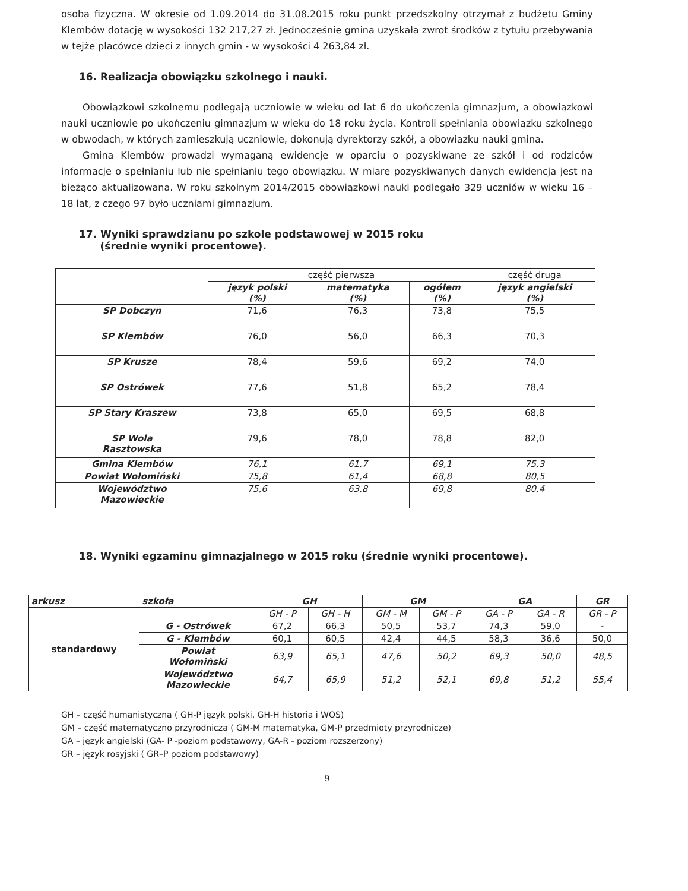osoba fizyczna. W okresie od 1.09.2014 do 31.08.2015 roku punkt przedszkolny otrzymał z budżetu Gminy Klembów dotację w wysokości 132 217,27 zł. Jednocześnie gmina uzyskała zwrot środków z tytułu przebywania w tejże placówce dzieci z innych gmin - w wysokości 4 263,84 zł.
16. Realizacja obowiązku szkolnego i nauki.
Obowiązkowi szkolnemu podlegają uczniowie w wieku od lat 6 do ukończenia gimnazjum, a obowiązkowi nauki uczniowie po ukończeniu gimnazjum w wieku do 18 roku życia. Kontroli spełniania obowiązku szkolnego w obwodach, w których zamieszkują uczniowie, dokonują dyrektorzy szkół, a obowiązku nauki gmina.
Gmina Klembów prowadzi wymaganą ewidencję w oparciu o pozyskiwane ze szkół i od rodziców informacje o spełnianiu lub nie spełnianiu tego obowiązku. W miarę pozyskiwanych danych ewidencja jest na bieżąco aktualizowana. W roku szkolnym 2014/2015 obowiązkowi nauki podlegało 329 uczniów w wieku 16 – 18 lat, z czego 97 było uczniami gimnazjum.
17. Wyniki sprawdzianu po szkole podstawowej w 2015 roku
(średnie wyniki procentowe).
| | część pierwsza | | | część druga |
| | język polski (%) | matematyka (%) | ogółem (%) | język angielski (%) |
| SP Dobczyn | 71,6 | 76,3 | 73,8 | 75,5 |
| SP Klembów | 76,0 | 56,0 | 66,3 | 70,3 |
| SP Krusze | 78,4 | 59,6 | 69,2 | 74,0 |
| SP Ostrówek | 77,6 | 51,8 | 65,2 | 78,4 |
| SP Stary Kraszew | 73,8 | 65,0 | 69,5 | 68,8 |
| SP Wola Rasztowska | 79,6 | 78,0 | 78,8 | 82,0 |
| Gmina Klembów | 76,1 | 61,7 | 69,1 | 75,3 |
| Powiat Wołomiński | 75,8 | 61,4 | 68,8 | 80,5 |
| Województwo Mazowieckie | 75,6 | 63,8 | 69,8 | 80,4 |
18. Wyniki egzaminu gimnazjalnego w 2015 roku (średnie wyniki procentowe).
| arkusz | szkoła | GH | | GM | | GA | | GR |
| --- | --- | --- | --- | --- | --- | --- | --- | --- |
| standardowy | | GH - P | GH - H | GM - M | GM - P | GA - P | GA - R | GR - P |
| | G - Ostrówek | 67,2 | 66,3 | 50,5 | 53,7 | 74,3 | 59,0 | - |
| | G - Klembów | 60,1 | 60,5 | 42,4 | 44,5 | 58,3 | 36,6 | 50,0 |
| | Powiat Wołomiński | 63,9 | 65,1 | 47,6 | 50,2 | 69,3 | 50,0 | 48,5 |
| | Województwo Mazowieckie | 64,7 | 65,9 | 51,2 | 52,1 | 69,8 | 51,2 | 55,4 |
GH – część humanistyczna ( GH-P język polski, GH-H historia i WOS)
GM – część matematyczno przyrodnicza ( GM-M matematyka, GM-P przedmioty przyrodnicze)
GA – język angielski (GA- P -poziom podstawowy, GA-R - poziom rozszerzony)
GR – język rosyjski ( GR–P poziom podstawowy)
9